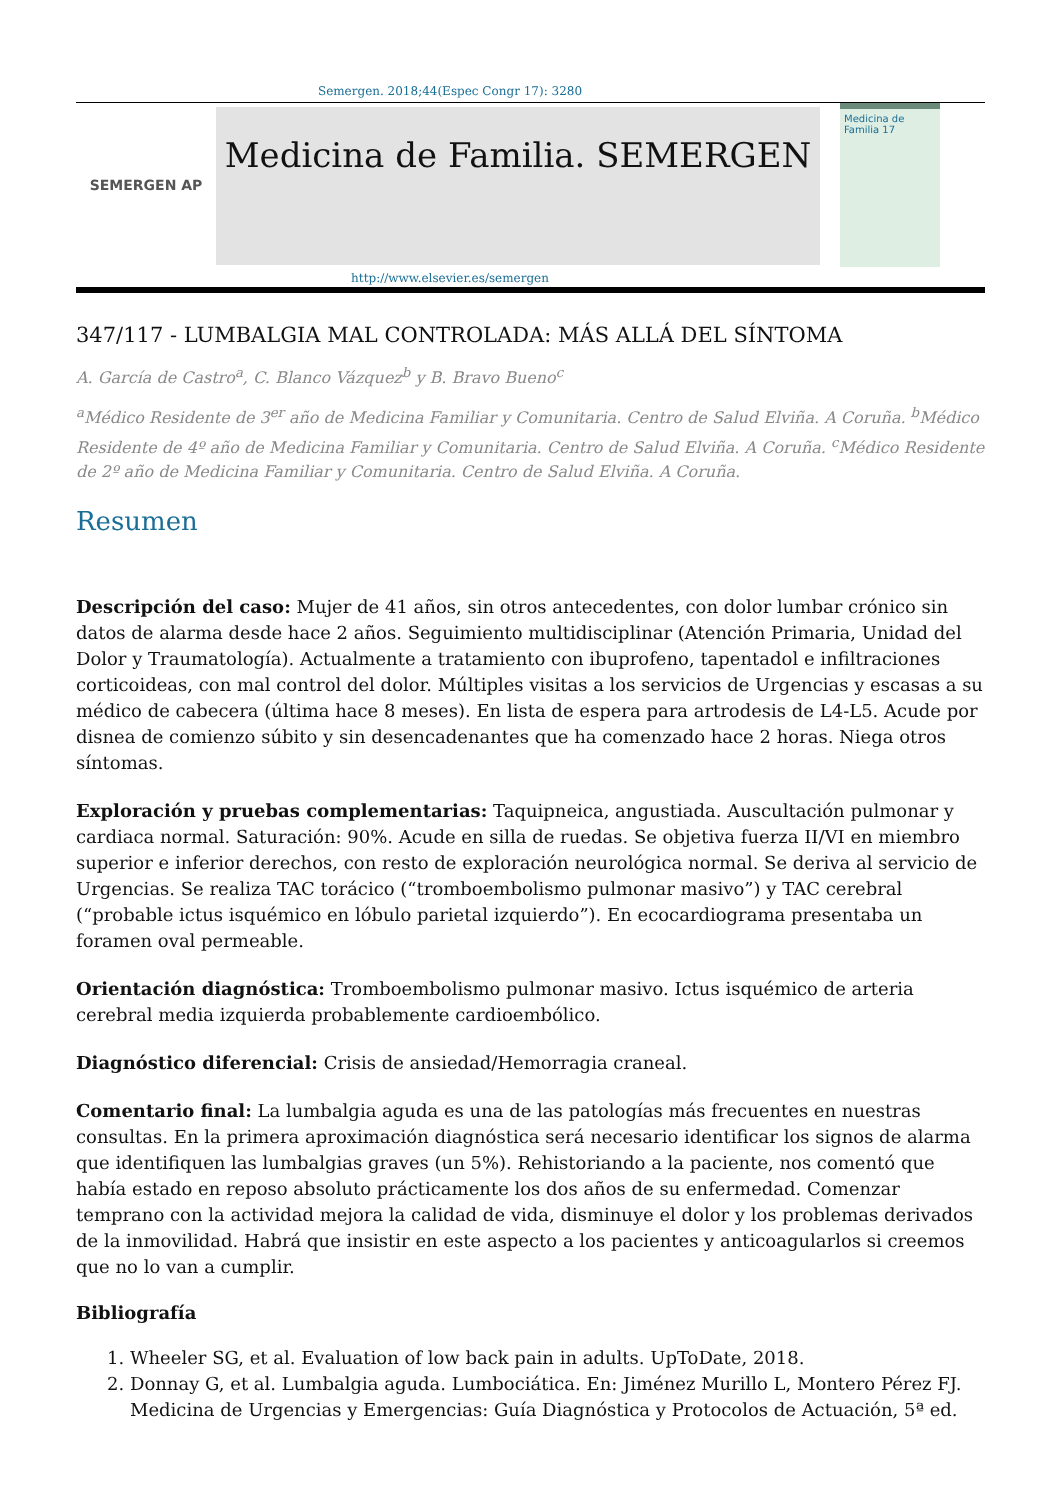Semergen. 2018;44(Espec Congr 17): 3280
SEMERGEN AP
Medicina de Familia. SEMERGEN
Medicina de Familia 17
http://www.elsevier.es/semergen
347/117 - LUMBALGIA MAL CONTROLADA: MÁS ALLÁ DEL SÍNTOMA
A. García de Castro<sup>a</sup>, C. Blanco Vázquez<sup>b</sup> y B. Bravo Bueno<sup>c</sup>
<sup>a</sup> Médico Residente de 3<sup>er</sup> año de Medicina Familiar y Comunitaria. Centro de Salud Elviña. A Coruña. <sup>b</sup>Médico Residente de 4º año de Medicina Familiar y Comunitaria. Centro de Salud Elviña. A Coruña. <sup>c</sup>Médico Residente de 2º año de Medicina Familiar y Comunitaria. Centro de Salud Elviña. A Coruña.
Resumen
Descripción del caso: Mujer de 41 años, sin otros antecedentes, con dolor lumbar crónico sin datos de alarma desde hace 2 años. Seguimiento multidisciplinar (Atención Primaria, Unidad del Dolor y Traumatología). Actualmente a tratamiento con ibuprofeno, tapentadol e infiltraciones corticoideas, con mal control del dolor. Múltiples visitas a los servicios de Urgencias y escasas a su médico de cabecera (última hace 8 meses). En lista de espera para artrodesis de L4-L5. Acude por disnea de comienzo súbito y sin desencadenantes que ha comenzado hace 2 horas. Niega otros síntomas.
Exploración y pruebas complementarias: Taquipneica, angustiada. Auscultación pulmonar y cardiaca normal. Saturación: 90%. Acude en silla de ruedas. Se objetiva fuerza II/VI en miembro superior e inferior derechos, con resto de exploración neurológica normal. Se deriva al servicio de Urgencias. Se realiza TAC torácico (“tromboembolismo pulmonar masivo”) y TAC cerebral (“probable ictus isquémico en lóbulo parietal izquierdo”). En ecocardiograma presentaba un foramen oval permeable.
Orientación diagnóstica: Tromboembolismo pulmonar masivo. Ictus isquémico de arteria cerebral media izquierda probablemente cardioembólico.
Diagnóstico diferencial: Crisis de ansiedad/Hemorragia craneal.
Comentario final: La lumbalgia aguda es una de las patologías más frecuentes en nuestras consultas. En la primera aproximación diagnóstica será necesario identificar los signos de alarma que identifiquen las lumbalgias graves (un 5%). Rehistoriando a la paciente, nos comentó que había estado en reposo absoluto prácticamente los dos años de su enfermedad. Comenzar temprano con la actividad mejora la calidad de vida, disminuye el dolor y los problemas derivados de la inmovilidad. Habrá que insistir en este aspecto a los pacientes y anticoagularlos si creemos que no lo van a cumplir.
Bibliografía
1. Wheeler SG, et al. Evaluation of low back pain in adults. UpToDate, 2018.
2. Donnay G, et al. Lumbalgia aguda. Lumbociática. En: Jiménez Murillo L, Montero Pérez FJ. Medicina de Urgencias y Emergencias: Guía Diagnóstica y Protocolos de Actuación, 5ª ed.